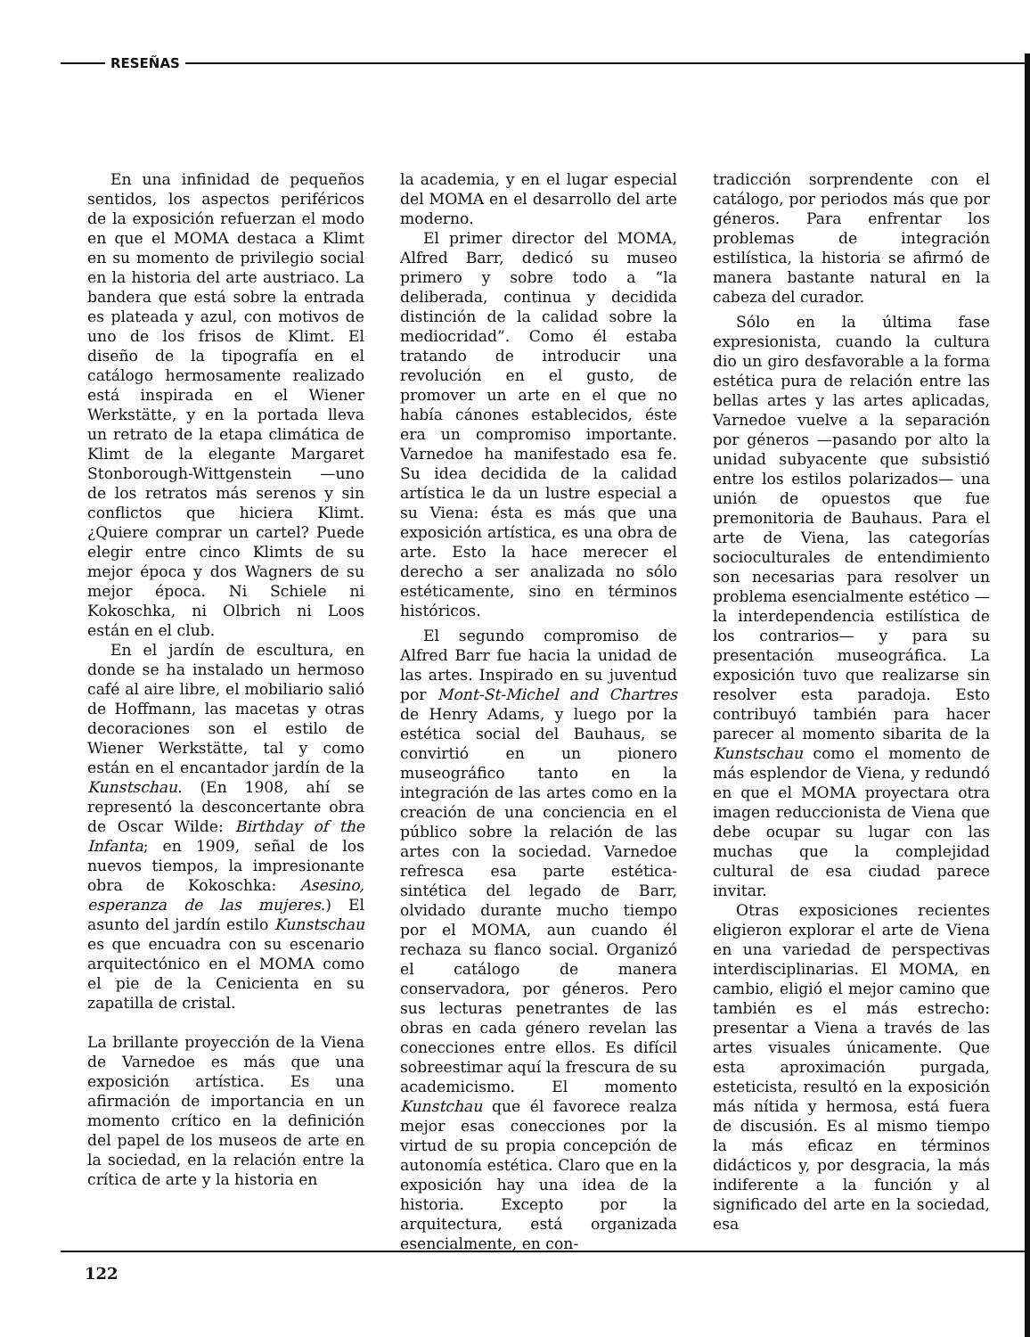RESEÑAS
En una infinidad de pequeños sentidos, los aspectos periféricos de la exposición refuerzan el modo en que el MOMA destaca a Klimt en su momento de privilegio social en la historia del arte austriaco. La bandera que está sobre la entrada es plateada y azul, con motivos de uno de los frisos de Klimt. El diseño de la tipografía en el catálogo hermosamente realizado está inspirada en el Wiener Werkstätte, y en la portada lleva un retrato de la etapa climática de Klimt de la elegante Margaret Stonborough-Wittgenstein —uno de los retratos más serenos y sin conflictos que hiciera Klimt. ¿Quiere comprar un cartel? Puede elegir entre cinco Klimts de su mejor época y dos Wagners de su mejor época. Ni Schiele ni Kokoschka, ni Olbrich ni Loos están en el club.
En el jardín de escultura, en donde se ha instalado un hermoso café al aire libre, el mobiliario salió de Hoffmann, las macetas y otras decoraciones son el estilo de Wiener Werkstätte, tal y como están en el encantador jardín de la Kunstschau. (En 1908, ahí se representó la desconcertante obra de Oscar Wilde: Birthday of the Infanta; en 1909, señal de los nuevos tiempos, la impresionante obra de Kokoschka: Asesino, esperanza de las mujeres.) El asunto del jardín estilo Kunstschau es que encuadra con su escenario arquitectónico en el MOMA como el pie de la Cenicienta en su zapatilla de cristal.
La brillante proyección de la Viena de Varnedoe es más que una exposición artística. Es una afirmación de importancia en un momento crítico en la definición del papel de los museos de arte en la sociedad, en la relación entre la crítica de arte y la historia en
la academia, y en el lugar especial del MOMA en el desarrollo del arte moderno.
El primer director del MOMA, Alfred Barr, dedicó su museo primero y sobre todo a “la deliberada, continua y decidida distinción de la calidad sobre la mediocridad”. Como él estaba tratando de introducir una revolución en el gusto, de promover un arte en el que no había cánones establecidos, éste era un compromiso importante. Varnedoe ha manifestado esa fe. Su idea decidida de la calidad artística le da un lustre especial a su Viena: ésta es más que una exposición artística, es una obra de arte. Esto la hace merecer el derecho a ser analizada no sólo estéticamente, sino en términos históricos.
El segundo compromiso de Alfred Barr fue hacia la unidad de las artes. Inspirado en su juventud por Mont-St-Michel and Chartres de Henry Adams, y luego por la estética social del Bauhaus, se convirtió en un pionero museográfico tanto en la integración de las artes como en la creación de una conciencia en el público sobre la relación de las artes con la sociedad. Varnedoe refresca esa parte estética-sintética del legado de Barr, olvidado durante mucho tiempo por el MOMA, aun cuando él rechaza su flanco social. Organizó el catálogo de manera conservadora, por géneros. Pero sus lecturas penetrantes de las obras en cada género revelan las conecciones entre ellos. Es difícil sobreestimar aquí la frescura de su academicismo. El momento Kunstchau que él favorece realza mejor esas conecciones por la virtud de su propia concepción de autonomía estética. Claro que en la exposición hay una idea de la historia. Excepto por la arquitectura, está organizada esencialmente, en con-
tradicción sorprendente con el catálogo, por periodos más que por géneros. Para enfrentar los problemas de integración estilística, la historia se afirmó de manera bastante natural en la cabeza del curador.
Sólo en la última fase expresionista, cuando la cultura dio un giro desfavorable a la forma estética pura de relación entre las bellas artes y las artes aplicadas, Varnedoe vuelve a la separación por géneros —pasando por alto la unidad subyacente que subsistió entre los estilos polarizados— una unión de opuestos que fue premonitoria de Bauhaus. Para el arte de Viena, las categorías socioculturales de entendimiento son necesarias para resolver un problema esencialmente estético —la interdependencia estilística de los contrarios— y para su presentación museográfica. La exposición tuvo que realizarse sin resolver esta paradoja. Esto contribuyó también para hacer parecer al momento sibarita de la Kunstschau como el momento de más esplendor de Viena, y redundó en que el MOMA proyectara otra imagen reduccionista de Viena que debe ocupar su lugar con las muchas que la complejidad cultural de esa ciudad parece invitar.
Otras exposiciones recientes eligieron explorar el arte de Viena en una variedad de perspectivas interdisciplinarias. El MOMA, en cambio, eligió el mejor camino que también es el más estrecho: presentar a Viena a través de las artes visuales únicamente. Que esta aproximación purgada, esteticista, resultó en la exposición más nítida y hermosa, está fuera de discusión. Es al mismo tiempo la más eficaz en términos didácticos y, por desgracia, la más indiferente a la función y al significado del arte en la sociedad, esa
122